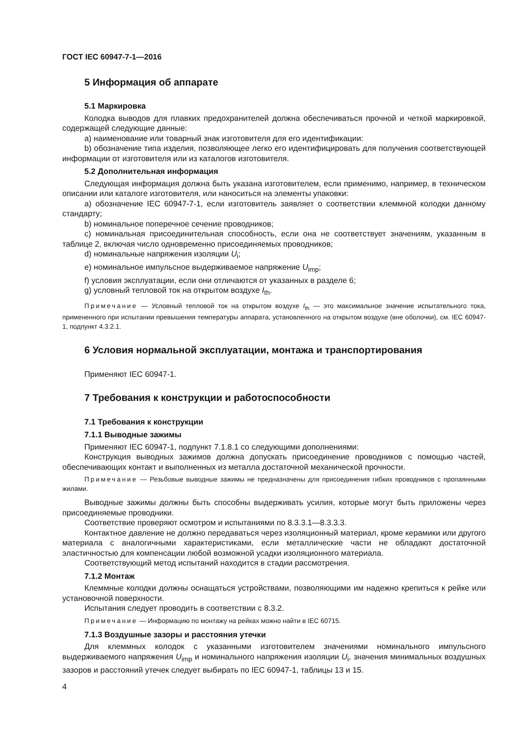ГОСТ IEC 60947-7-1—2016
5 Информация об аппарате
5.1 Маркировка
Колодка выводов для плавких предохранителей должна обеспечиваться прочной и четкой маркировкой, содержащей следующие данные:
a) наименование или товарный знак изготовителя для его идентификации:
b) обозначение типа изделия, позволяющее легко его идентифицировать для получения соответствующей информации от изготовителя или из каталогов изготовителя.
5.2 Дополнительная информация
Следующая информация должна быть указана изготовителем, если применимо, например, в техническом описании или каталоге изготовителя, или наноситься на элементы упаковки:
a) обозначение IEC 60947-7-1, если изготовитель заявляет о соответствии клеммной колодки данному стандарту;
b) номинальное поперечное сечение проводников;
c) номинальная присоединительная способность, если она не соответствует значениям, указанным в таблице 2, включая число одновременно присоединяемых проводников;
d) номинальные напряжения изоляции U<sub>i</sub>;
e) номинальное импульсное выдерживаемое напряжение U<sub>imp</sub>;
f) условия эксплуатации, если они отличаются от указанных в разделе 6;
g) условный тепловой ток на открытом воздухе I<sub>th</sub>.
Примечание — Условный тепловой ток на открытом воздухе I<sub>th</sub> — это максимальное значение испытательного тока, примененного при испытании превышения температуры аппарата, установленного на открытом воздухе (вне оболочки), см. IEC 60947-1, подпункт 4.3.2.1.
6 Условия нормальной эксплуатации, монтажа и транспортирования
Применяют IEC 60947-1.
7 Требования к конструкции и работоспособности
7.1 Требования к конструкции
7.1.1 Выводные зажимы
Применяют IEC 60947-1, подпункт 7.1.8.1 со следующими дополнениями:
Конструкция выводных зажимов должна допускать присоединение проводников с помощью частей, обеспечивающих контакт и выполненных из металла достаточной механической прочности.
Примечание — Резьбовые выводные зажимы не предназначены для присоединения гибких проводников с пропаянными жилами.
Выводные зажимы должны быть способны выдерживать усилия, которые могут быть приложены через присоединяемые проводники.
Соответствие проверяют осмотром и испытаниями по 8.3.3.1—8.3.3.3.
Контактное давление не должно передаваться через изоляционный материал, кроме керамики или другого материала с аналогичными характеристиками, если металлические части не обладают достаточной эластичностью для компенсации любой возможной усадки изоляционного материала.
Соответствующий метод испытаний находится в стадии рассмотрения.
7.1.2 Монтаж
Клеммные колодки должны оснащаться устройствами, позволяющими им надежно крепиться к рейке или установочной поверхности.
Испытания следует проводить в соответствии с 8.3.2.
Примечание — Информацию по монтажу на рейках можно найти в IEC 60715.
7.1.3 Воздушные зазоры и расстояния утечки
Для клеммных колодок с указанными изготовителем значениями номинального импульсного выдерживаемого напряжения U<sub>imp</sub> и номинального напряжения изоляции U<sub>i</sub>, значения минимальных воздушных зазоров и расстояний утечек следует выбирать по IEC 60947-1, таблицы 13 и 15.
4